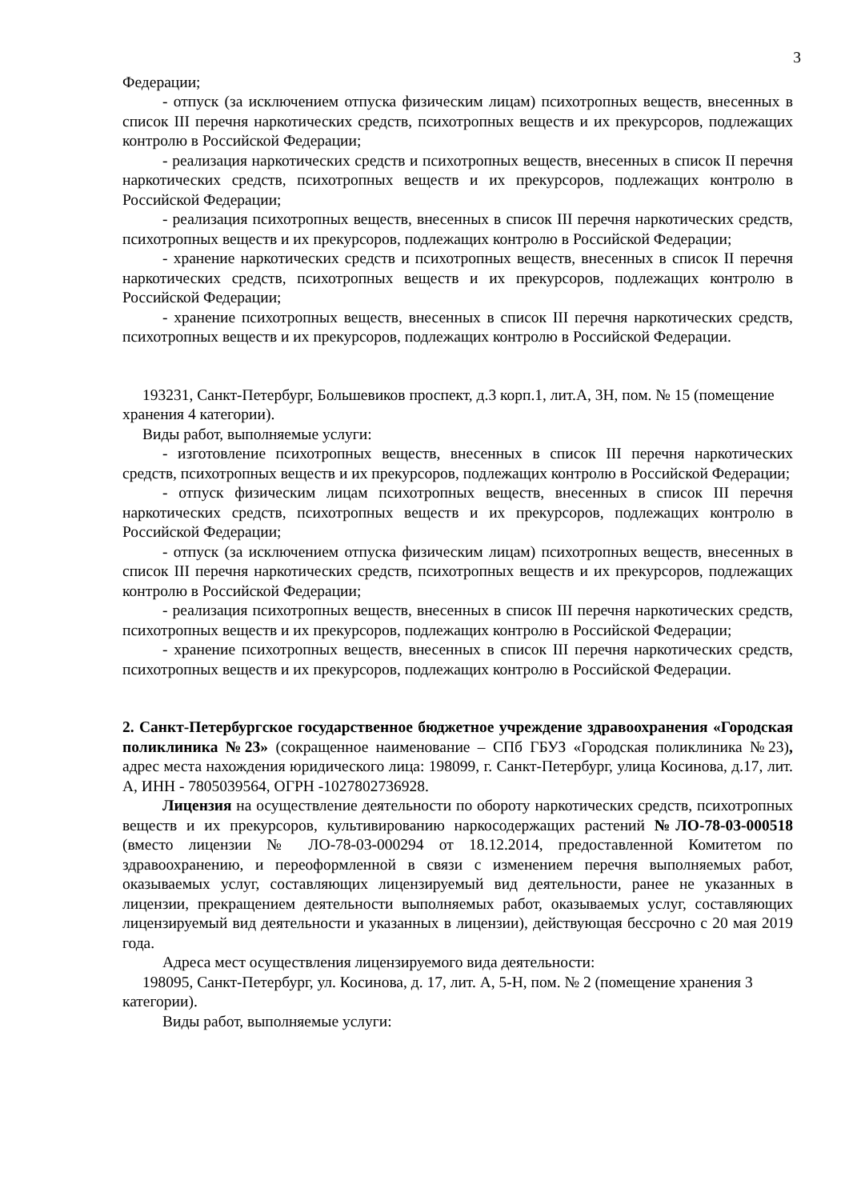3
Федерации;
- отпуск (за исключением отпуска физическим лицам) психотропных веществ, внесенных в список III перечня наркотических средств, психотропных веществ и их прекурсоров, подлежащих контролю в Российской Федерации;
- реализация наркотических средств и психотропных веществ, внесенных в список II перечня наркотических средств, психотропных веществ и их прекурсоров, подлежащих контролю в Российской Федерации;
- реализация психотропных веществ, внесенных в список III перечня наркотических средств, психотропных веществ и их прекурсоров, подлежащих контролю в Российской Федерации;
- хранение наркотических средств и психотропных веществ, внесенных в список II перечня наркотических средств, психотропных веществ и их прекурсоров, подлежащих контролю в Российской Федерации;
- хранение психотропных веществ, внесенных в список III перечня наркотических средств, психотропных веществ и их прекурсоров, подлежащих контролю в Российской Федерации.
193231, Санкт-Петербург, Большевиков проспект, д.3 корп.1, лит.А, 3Н, пом. № 15 (помещение хранения 4 категории).
Виды работ, выполняемые услуги:
- изготовление психотропных веществ, внесенных в список III перечня наркотических средств, психотропных веществ и их прекурсоров, подлежащих контролю в Российской Федерации;
- отпуск физическим лицам психотропных веществ, внесенных в список III перечня наркотических средств, психотропных веществ и их прекурсоров, подлежащих контролю в Российской Федерации;
- отпуск (за исключением отпуска физическим лицам) психотропных веществ, внесенных в список III перечня наркотических средств, психотропных веществ и их прекурсоров, подлежащих контролю в Российской Федерации;
- реализация психотропных веществ, внесенных в список III перечня наркотических средств, психотропных веществ и их прекурсоров, подлежащих контролю в Российской Федерации;
- хранение психотропных веществ, внесенных в список III перечня наркотических средств, психотропных веществ и их прекурсоров, подлежащих контролю в Российской Федерации.
2. Санкт-Петербургское государственное бюджетное учреждение здравоохранения «Городская поликлиника №23» (сокращенное наименование – СПб ГБУЗ «Городская поликлиника №23), адрес места нахождения юридического лица: 198099, г. Санкт-Петербург, улица Косинова, д.17, лит. А, ИНН - 7805039564, ОГРН -1027802736928.
Лицензия на осуществление деятельности по обороту наркотических средств, психотропных веществ и их прекурсоров, культивированию наркосодержащих растений №ЛО-78-03-000518 (вместо лицензии № ЛО-78-03-000294 от 18.12.2014, предоставленной Комитетом по здравоохранению, и переоформленной в связи с изменением перечня выполняемых работ, оказываемых услуг, составляющих лицензируемый вид деятельности, ранее не указанных в лицензии, прекращением деятельности выполняемых работ, оказываемых услуг, составляющих лицензируемый вид деятельности и указанных в лицензии), действующая бессрочно с 20 мая 2019 года.
Адреса мест осуществления лицензируемого вида деятельности:
198095, Санкт-Петербург, ул. Косинова, д. 17, лит. А, 5-Н, пом. № 2 (помещение хранения 3 категории).
Виды работ, выполняемые услуги: